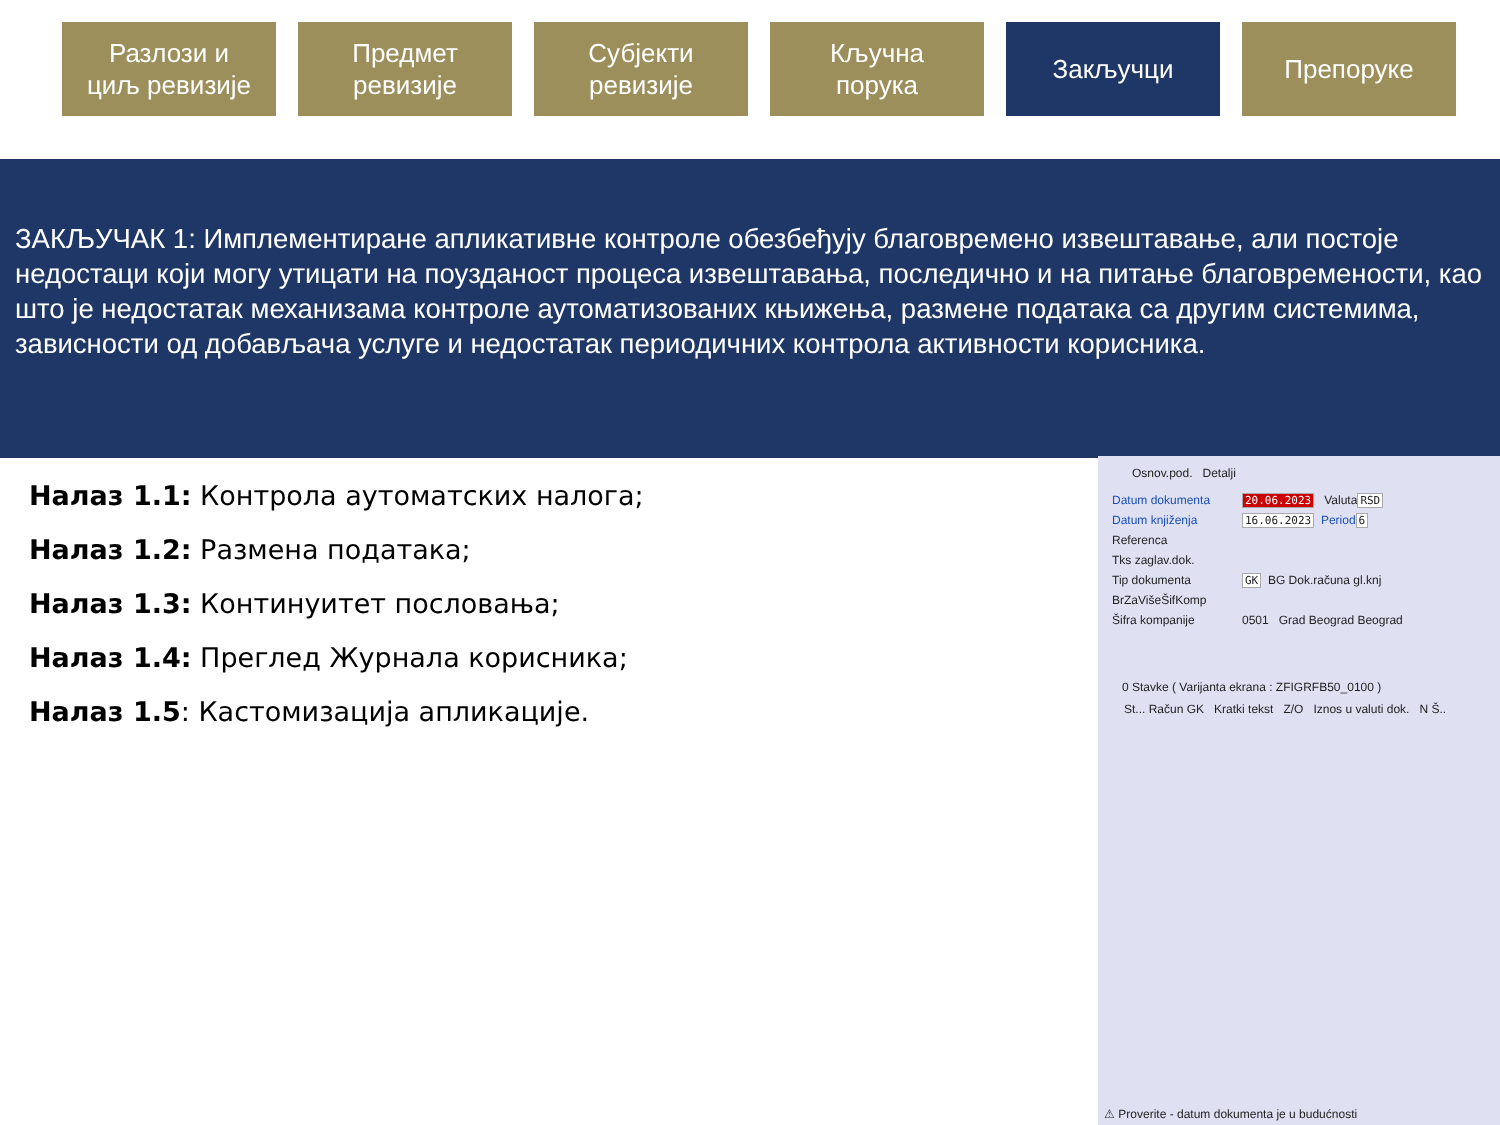Разлози и
циљ ревизије
Предмет
ревизије
Субјекти
ревизије
Кључна
порука
Закључци Препоруке
ЗАКЉУЧАК 1: Имплементиране апликативне контроле обезбеђују благовремено извештавање, али постоје недостаци који могу утицати на поузданост процеса извештавања, последично и на питање благовремености, као што је недостатак механизама контроле аутоматизованих књижења, размене података са другим системима, зависности од добављача услуге и недостатак периодичних контрола активности корисника.
Налаз 1.1: Контрола аутоматских налога;
Налаз 1.2: Размена података;
Налаз 1.3: Континуитет пословања;
Налаз 1.4: Преглед Журнала корисника;
Налаз 1.5: Кастомизација апликације.
Osnov.pod. Detalji
Datum dokumenta 20.06.2023 Valuta RSD
Datum knjiženja 16.06.2023 Period 6
Referenca
Tks zaglav.dok.
Tip dokumenta GK BG Dok.računa gl.knj
BrZaVišeŠifKomp
Šifra kompanije 0501 Grad Beograd Beograd
0 Stavke ( Varijanta ekrana : ZFIGRFB50_0100 )
St... Račun GK Kratki tekst Z/O Iznos u valuti dok. N Š..
⚠ Proverite - datum dokumenta je u budućnosti